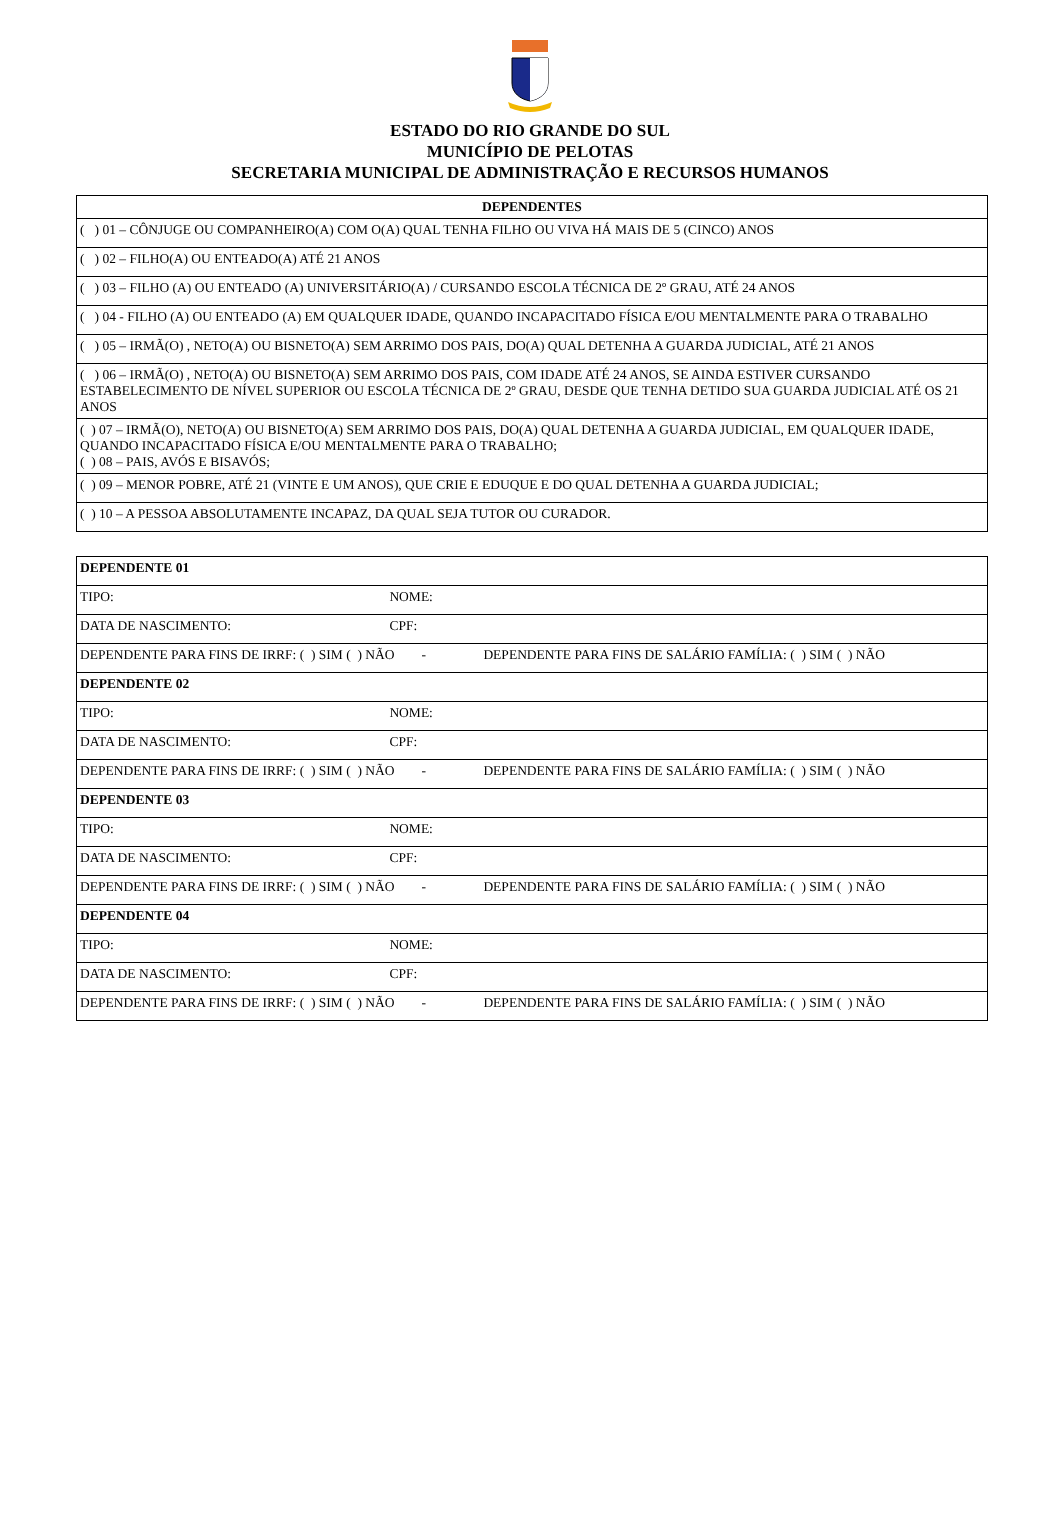ESTADO DO RIO GRANDE DO SUL
MUNICÍPIO DE PELOTAS
SECRETARIA MUNICIPAL DE ADMINISTRAÇÃO E RECURSOS HUMANOS
| DEPENDENTES |
| --- |
| ( ) 01 – CÔNJUGE OU COMPANHEIRO(A) COM O(A) QUAL TENHA FILHO OU VIVA HÁ MAIS DE 5 (CINCO) ANOS |
| ( ) 02 – FILHO(A) OU ENTEADO(A) ATÉ 21 ANOS |
| ( ) 03 – FILHO (A) OU ENTEADO (A) UNIVERSITÁRIO(A) / CURSANDO ESCOLA TÉCNICA DE 2º GRAU, ATÉ 24 ANOS |
| ( ) 04 - FILHO (A) OU ENTEADO (A) EM QUALQUER IDADE, QUANDO INCAPACITADO FÍSICA E/OU MENTALMENTE PARA O TRABALHO |
| ( ) 05 – IRMÃ(O) , NETO(A) OU BISNETO(A) SEM ARRIMO DOS PAIS, DO(A) QUAL DETENHA A GUARDA JUDICIAL, ATÉ 21 ANOS |
| ( ) 06 – IRMÃ(O) , NETO(A) OU BISNETO(A) SEM ARRIMO DOS PAIS, COM IDADE ATÉ 24 ANOS, SE AINDA ESTIVER CURSANDO ESTABELECIMENTO DE NÍVEL SUPERIOR OU ESCOLA TÉCNICA DE 2º GRAU, DESDE QUE TENHA DETIDO SUA GUARDA JUDICIAL ATÉ OS 21 ANOS |
| ( ) 07 – IRMÃ(O), NETO(A) OU BISNETO(A) SEM ARRIMO DOS PAIS, DO(A) QUAL DETENHA A GUARDA JUDICIAL, EM QUALQUER IDADE, QUANDO INCAPACITADO FÍSICA E/OU MENTALMENTE PARA O TRABALHO; ( ) 08 – PAIS, AVÓS E BISAVÓS; |
| ( ) 09 – MENOR POBRE, ATÉ 21 (VINTE E UM ANOS), QUE CRIE E EDUQUE E DO QUAL DETENHA A GUARDA JUDICIAL; |
| ( ) 10 – A PESSOA ABSOLUTAMENTE INCAPAZ, DA QUAL SEJA TUTOR OU CURADOR. |
| DEPENDENTE 01 |
| TIPO: NOME: |
| DATA DE NASCIMENTO: CPF: |
| DEPENDENTE PARA FINS DE IRRF: ( ) SIM ( ) NÃO - DEPENDENTE PARA FINS DE SALÁRIO FAMÍLIA: ( ) SIM ( ) NÃO |
| DEPENDENTE 02 |
| TIPO: NOME: |
| DATA DE NASCIMENTO: CPF: |
| DEPENDENTE PARA FINS DE IRRF: ( ) SIM ( ) NÃO - DEPENDENTE PARA FINS DE SALÁRIO FAMÍLIA: ( ) SIM ( ) NÃO |
| DEPENDENTE 03 |
| TIPO: NOME: |
| DATA DE NASCIMENTO: CPF: |
| DEPENDENTE PARA FINS DE IRRF: ( ) SIM ( ) NÃO - DEPENDENTE PARA FINS DE SALÁRIO FAMÍLIA: ( ) SIM ( ) NÃO |
| DEPENDENTE 04 |
| TIPO: NOME: |
| DATA DE NASCIMENTO: CPF: |
| DEPENDENTE PARA FINS DE IRRF: ( ) SIM ( ) NÃO - DEPENDENTE PARA FINS DE SALÁRIO FAMÍLIA: ( ) SIM ( ) NÃO |